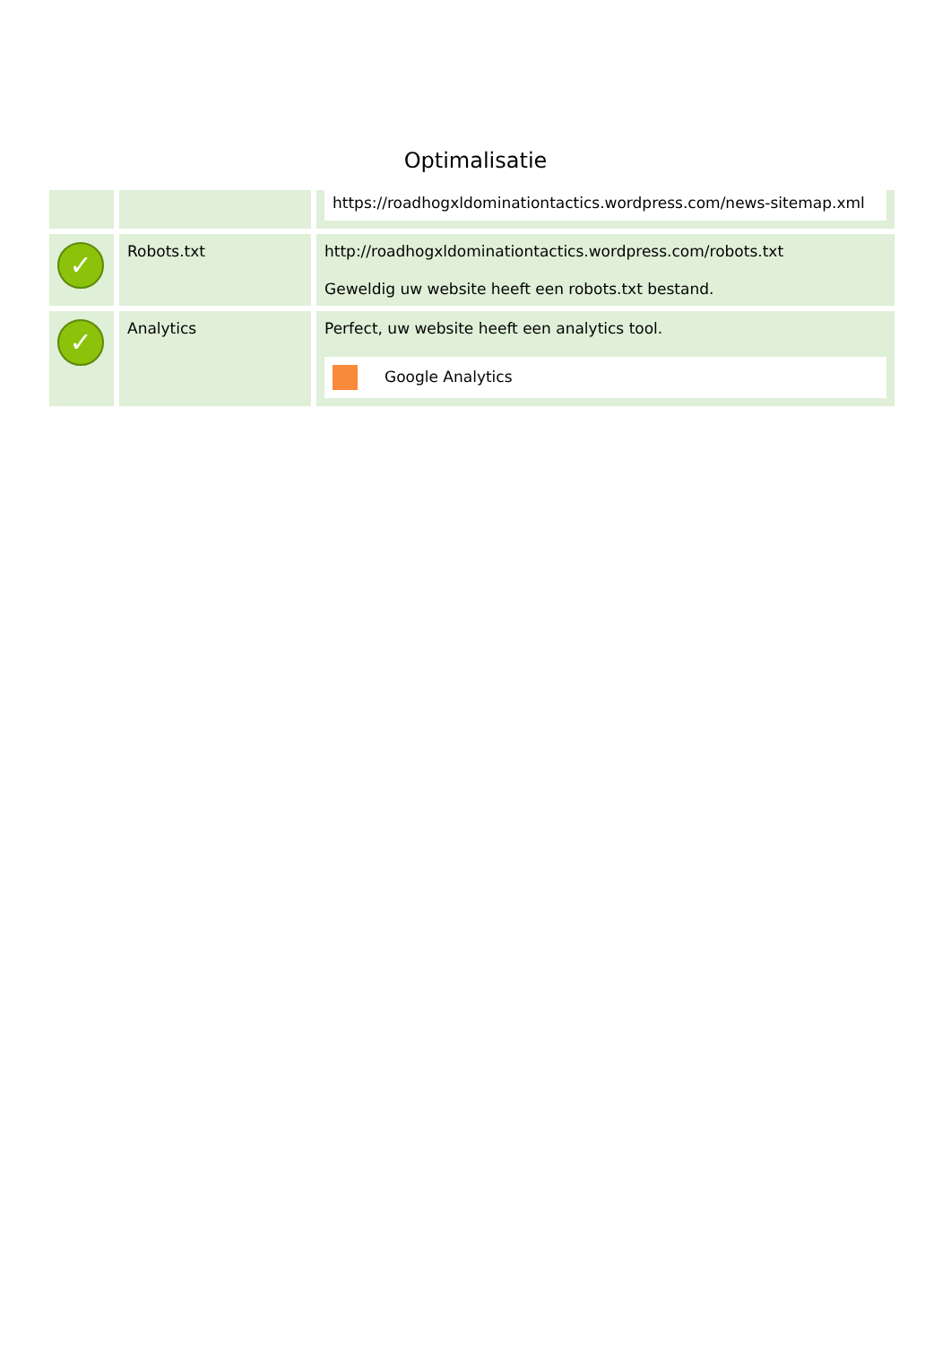Optimalisatie
| | | https://roadhogxldominationtactics.wordpress.com/news-sitemap.xml |
| ✓ | Robots.txt | http://roadhogxldominationtactics.wordpress.com/robots.txt Geweldig uw website heeft een robots.txt bestand. |
| ✓ | Analytics | Perfect, uw website heeft een analytics tool. Google Analytics |